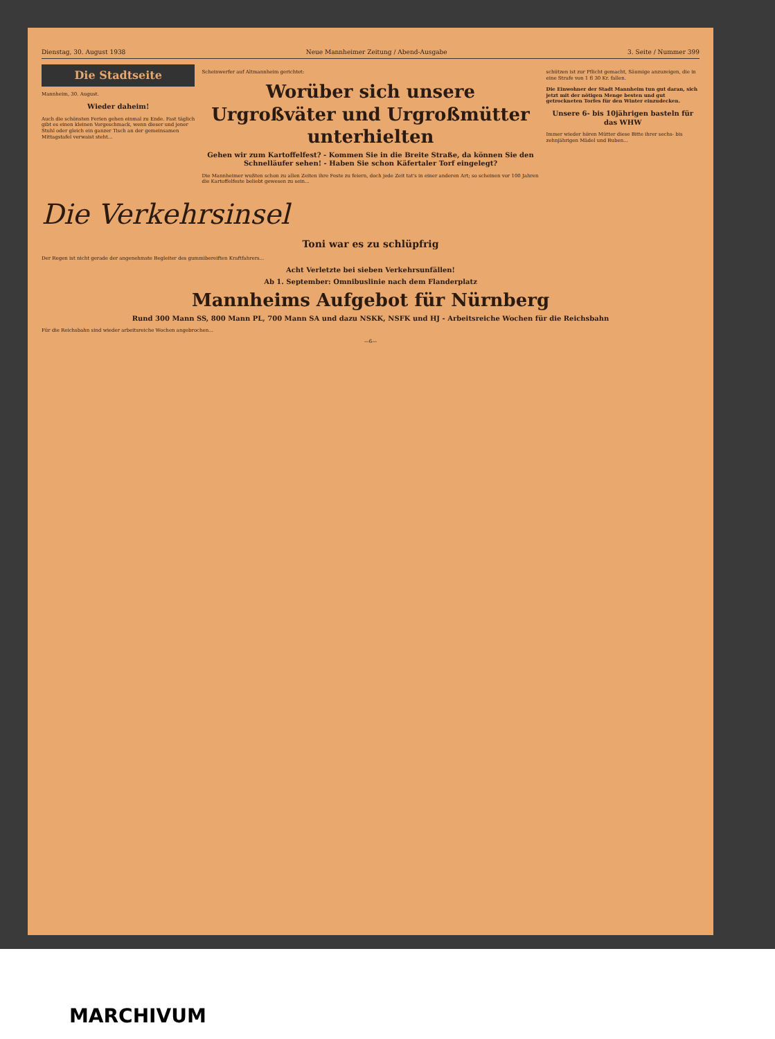Dienstag, 30. August 1938 Neue Mannheimer Zeitung / Abend-Ausgabe 3. Seite / Nummer 399
Die Stadtseite
Mannheim, 30. August.
Wieder daheim!
Auch die schönsten Ferien gehen einmal zu Ende. Fast täglich gibt es einen kleinen Vorgeschmack, wenn dieser und jener Stuhl oder gleich ein ganzer Tisch an der gemeinsamen Mittagstafel verwaist steht...
Scheinwerfer auf Altmannheim gerichtet:
Worüber sich unsere Urgroßväter und Urgroßmütter unterhielten
Gehen wir zum Kartoffelfest? - Kommen Sie in die Breite Straße, da können Sie den Schnelläufer sehen! - Haben Sie schon Käfertaler Torf eingelegt?
Die Mannheimer wußten schon zu allen Zeiten ihre Feste zu feiern, doch jede Zeit tat's in einer anderen Art; so scheinen vor 100 Jahren die Kartoffelfeste beliebt gewesen zu sein...
schützen ist zur Pflicht gemacht, Säumige anzuzeigen, die in eine Strafe von 1 fl 30 Kr. fallen.
Die Einwohner der Stadt Mannheim tun gut daran, sich jetzt mit der nötigen Menge besten und gut getrockneten Torfes für den Winter einzudecken.
Unsere 6- bis 10jährigen basteln für das WHW
Immer wieder hören Mütter diese Bitte ihrer sechs- bis zehnjährigen Mädel und Buben...
Die Verkehrsinsel
Toni war es zu schlüpfrig
Der Regen ist nicht gerade der angenehmste Begleiter des gummibereiften Kraftfahrers...
Acht Verletzte bei sieben Verkehrsunfällen!
Ab 1. September: Omnibuslinie nach dem Flanderplatz
Mannheims Aufgebot für Nürnberg
Rund 300 Mann SS, 800 Mann PL, 700 Mann SA und dazu NSKK, NSFK und HJ - Arbeitsreiche Wochen für die Reichsbahn
Für die Reichsbahn sind wieder arbeitsreiche Wochen angebrochen...
—6—
MARCHIVUM